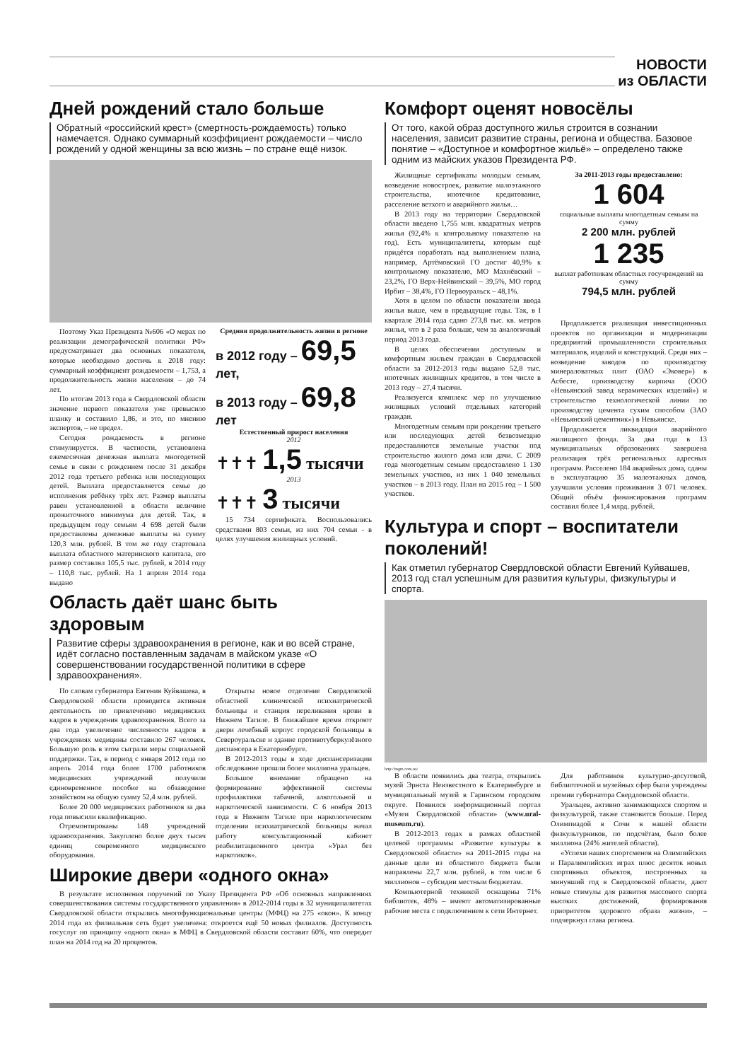НОВОСТИ
из ОБЛАСТИ
Дней рождений стало больше
Обратный «российский крест» (смертность-рождаемость) только намечается. Однако суммарный коэффициент рождаемости – число рождений у одной женщины за всю жизнь – по стране ещё низок.
Поэтому Указ Президента №606 «О мерах по реализации демографической политики РФ» предусматривает два основных показателя, которые необходимо достичь к 2018 году: суммарный коэффициент рождаемости – 1,753, а продолжительность жизни населения – до 74 лет.
По итогам 2013 года в Свердловской области значение первого показателя уже превысило планку и составило 1,86, и это, по мнению экспертов, – не предел.
Сегодня рождаемость в регионе стимулируется. В частности, установлена ежемесячная денежная выплата многодетной семье в связи с рождением после 31 декабря 2012 года третьего ребенка или последующих детей. Выплата предоставляется семье до исполнения ребёнку трёх лет. Размер выплаты равен установленной в области величине прожиточного минимума для детей. Так, в предыдущем году семьям 4 698 детей были предоставлены денежные выплаты на сумму 120,3 млн. рублей. В том же году стартовала выплата областного материнского капитала, его размер составлял 105,5 тыс. рублей, в 2014 году – 110,8 тыс. рублей. На 1 апреля 2014 года выдано
Средняя продолжительность жизни в регионе
в 2012 году – 69,5 лет,
в 2013 году – 69,8 лет
Естественный прирост населения
2012
✝✝✝ 1,5 тысячи
2013
✝✝✝ 3 тысячи
15 734 сертификата. Воспользовались средствами 803 семьи, из них 704 семьи - в целях улучшения жилищных условий.
Область даёт шанс быть здоровым
Развитие сферы здравоохранения в регионе, как и во всей стране, идёт согласно поставленным задачам в майском указе «О совершенствовании государственной политики в сфере здравоохранения».
По словам губернатора Евгения Куйвашева, в Свердловской области проводится активная деятельность по привлечению медицинских кадров в учреждения здравоохранения. Всего за два года увеличение численности кадров в учреждениях медицины составило 267 человек. Большую роль в этом сыграли меры социальной поддержки. Так, в период с января 2012 года по апрель 2014 года более 1700 работников медицинских учреждений получили единовременное пособие на обзаведение хозяйством на общую сумму 52,4 млн. рублей.
Более 20 000 медицинских работников за два года повысили квалификацию.
Отремонтированы 148 учреждений здравоохранения. Закуплено более двух тысяч единиц современного медицинского оборудования.
Открыты новое отделение Свердловской областной клинической психиатрической больницы и станция переливания крови в Нижнем Тагиле. В ближайшее время откроют двери лечебный корпус городской больницы в Североуральске и здание противотуберкулёзного диспансера в Екатеринбурге.
В 2012-2013 годы в ходе диспансеризации обследование прошли более миллиона уральцев.
Большое внимание обращено на формирование эффективной системы профилактики табачной, алкогольной и наркотической зависимости. С 6 ноября 2013 года в Нижнем Тагиле при наркологическом отделении психиатрической больницы начал работу консультационный кабинет реабилитационного центра «Урал без наркотиков».
Широкие двери «одного окна»
В результате исполнения поручений по Указу Президента РФ «Об основных направлениях совершенствования системы государственного управления» в 2012-2014 годы в 32 муниципалитетах Свердловской области открылись многофункциональные центры (МФЦ) на 275 «окон». К концу 2014 года их филиальная сеть будет увеличена: откроется ещё 50 новых филиалов. Доступность госуслуг по принципу «одного окна» в МФЦ в Свердловской области составит 60%, что опередит план на 2014 год на 20 процентов.
Комфорт оценят новосёлы
От того, какой образ доступного жилья строится в сознании населения, зависит развитие страны, региона и общества. Базовое понятие – «Доступное и комфортное жильё» – определено также одним из майских указов Президента РФ.
Жилищные сертификаты молодым семьям, возведение новостроек, развитие малоэтажного строительства, ипотечное кредитование, расселение ветхого и аварийного жилья…
В 2013 году на территории Свердловской области введено 1,755 млн. квадратных метров жилья (92,4% к контрольному показателю на год). Есть муниципалитеты, которым ещё придётся поработать над выполнением плана, например, Артёмовский ГО достиг 40,9% к контрольному показателю, МО Махнёвский – 23,2%, ГО Верх-Нейвинский – 39,5%, МО город Ирбит – 38,4%, ГО Первоуральск – 48,1%.
Хотя в целом по области показатели ввода жилья выше, чем в предыдущие годы. Так, в I квартале 2014 года сдано 273,8 тыс. кв. метров жилья, что в 2 раза больше, чем за аналогичный период 2013 года.
В целях обеспечения доступным и комфортным жильем граждан в Свердловской области за 2012-2013 годы выдано 52,8 тыс. ипотечных жилищных кредитов, в том числе в 2013 году – 27,4 тысячи.
Реализуется комплекс мер по улучшению жилищных условий отдельных категорий граждан.
Многодетным семьям при рождении третьего или последующих детей безвозмездно предоставляются земельные участки под строительство жилого дома или дачи. С 2009 года многодетным семьям предоставлено 1 130 земельных участков, из них 1 040 земельных участков – в 2013 году. План на 2015 год – 1 500 участков.
За 2011-2013 годы предоставлено:
1 604
социальные выплаты многодетным семьям на сумму
2 200 млн. рублей
1 235
выплат работникам областных госучреждений на сумму
794,5 млн. рублей
Продолжается реализация инвестиционных проектов по организации и модернизации предприятий промышленности строительных материалов, изделий и конструкций. Среди них – возведение заводов по производству минераловатных плит (ОАО «Эковер») в Асбесте, производству кирпича (ООО «Невьянский завод керамических изделий») и строительство технологической линии по производству цемента сухим способом (ЗАО «Невьянский цементник») в Невьянске.
Продолжается ликвидация аварийного жилищного фонда. За два года в 13 муниципальных образованиях завершена реализация трёх региональных адресных программ. Расселено 184 аварийных дома, сданы в эксплуатацию 35 малоэтажных домов, улучшили условия проживания 3 071 человек. Общий объём финансирования программ составил более 1,4 млрд. рублей.
Культура и спорт – воспитатели поколений!
Как отметил губернатор Свердловской области Евгений Куйвашев, 2013 год стал успешным для развития культуры, физкультуры и спорта.
http://mgm.com.ua/
В области появились два театра, открылись музей Эрнста Неизвестного в Екатеринбурге и муниципальный музей в Гаринском городском округе. Появился информационный портал «Музеи Свердловской области» (www.ural-museum.ru).
В 2012-2013 годах в рамках областной целевой программы «Развитие культуры в Свердловской области» на 2011-2015 годы на данные цели из областного бюджета были направлены 22,7 млн. рублей, в том числе 6 миллионов – субсидии местным бюджетам.
Компьютерной техникой оснащены 71% библиотек, 48% – имеют автоматизированные рабочие места с подключением к сети Интернет.
Для работников культурно-досуговой, библиотечной и музейных сфер были учреждены премии губернатора Свердловской области.
Уральцев, активно занимающихся спортом и физкультурой, также становится больше. Перед Олимпиадой в Сочи в нашей области физкультурников, по подсчётам, было более миллиона (24% жителей области).
«Успехи наших спортсменов на Олимпийских и Паралимпийских играх плюс десяток новых спортивных объектов, построенных за минувший год в Свердловской области, дают новые стимулы для развития массового спорта высоких достижений, формирования приоритетов здорового образа жизни», – подчеркнул глава региона.